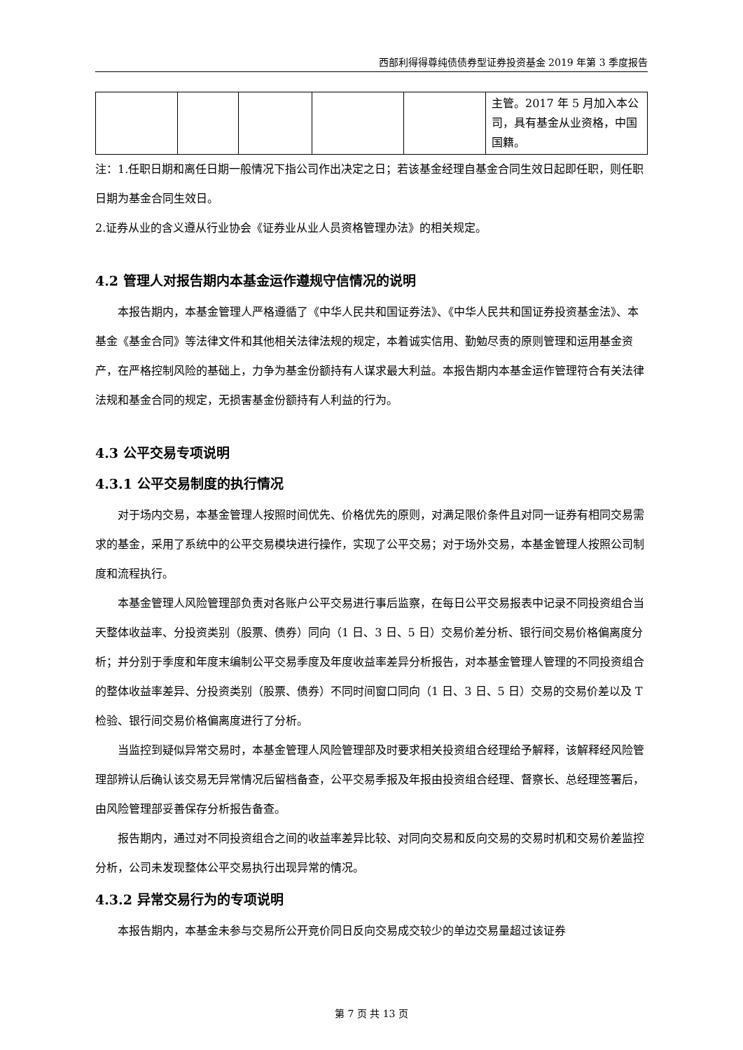西部利得得尊纯债债券型证券投资基金 2019 年第 3 季度报告
| | | | | | 主管。2017 年 5 月加入本公司，具有基金从业资格，中国国籍。 |
注：1.任职日期和离任日期一般情况下指公司作出决定之日；若该基金经理自基金合同生效日起即任职，则任职日期为基金合同生效日。
2.证券从业的含义遵从行业协会《证券业从业人员资格管理办法》的相关规定。
4.2 管理人对报告期内本基金运作遵规守信情况的说明
本报告期内，本基金管理人严格遵循了《中华人民共和国证券法》、《中华人民共和国证券投资基金法》、本基金《基金合同》等法律文件和其他相关法律法规的规定，本着诚实信用、勤勉尽责的原则管理和运用基金资产，在严格控制风险的基础上，力争为基金份额持有人谋求最大利益。本报告期内本基金运作管理符合有关法律法规和基金合同的规定，无损害基金份额持有人利益的行为。
4.3 公平交易专项说明
4.3.1 公平交易制度的执行情况
对于场内交易，本基金管理人按照时间优先、价格优先的原则，对满足限价条件且对同一证券有相同交易需求的基金，采用了系统中的公平交易模块进行操作，实现了公平交易；对于场外交易，本基金管理人按照公司制度和流程执行。
本基金管理人风险管理部负责对各账户公平交易进行事后监察，在每日公平交易报表中记录不同投资组合当天整体收益率、分投资类别（股票、债券）同向（1 日、3 日、5 日）交易价差分析、银行间交易价格偏离度分析；并分别于季度和年度末编制公平交易季度及年度收益率差异分析报告，对本基金管理人管理的不同投资组合的整体收益率差异、分投资类别（股票、债券）不同时间窗口同向（1 日、3 日、5 日）交易的交易价差以及 T 检验、银行间交易价格偏离度进行了分析。
当监控到疑似异常交易时，本基金管理人风险管理部及时要求相关投资组合经理给予解释，该解释经风险管理部辨认后确认该交易无异常情况后留档备查，公平交易季报及年报由投资组合经理、督察长、总经理签署后，由风险管理部妥善保存分析报告备查。
报告期内，通过对不同投资组合之间的收益率差异比较、对同向交易和反向交易的交易时机和交易价差监控分析，公司未发现整体公平交易执行出现异常的情况。
4.3.2 异常交易行为的专项说明
本报告期内，本基金未参与交易所公开竞价同日反向交易成交较少的单边交易量超过该证券
第 7 页 共 13 页